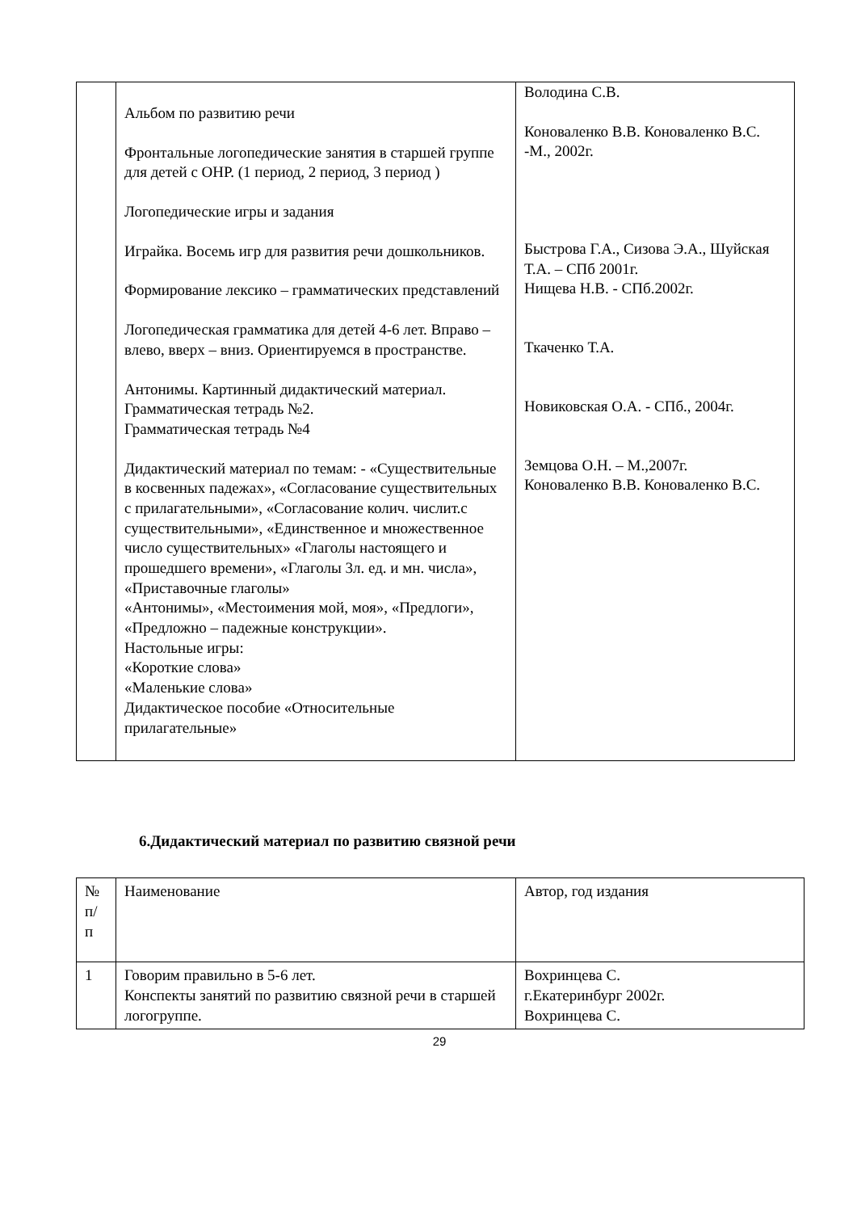| | Альбом по развитию речи Фронтальные логопедические занятия в старшей группе для детей с ОНР. (1 период, 2 период, 3 период ) Логопедические игры и задания Играйка. Восемь игр для развития речи дошкольников. Формирование лексико – грамматических представлений Логопедическая грамматика для детей 4-6 лет. Вправо – влево, вверх – вниз. Ориентируемся в пространстве. Антонимы. Картинный дидактический материал. Грамматическая тетрадь №2. Грамматическая тетрадь №4 Дидактический материал по темам: - «Существительные в косвенных падежах», «Согласование существительных с прилагательными», «Согласование колич. числит.с существительными», «Единственное и множественное число существительных» «Глаголы настоящего и прошедшего времени», «Глаголы 3л. ед. и мн. числа», «Приставочные глаголы» «Антонимы», «Местоимения мой, моя», «Предлоги», «Предложно – падежные конструкции». Настольные игры: «Короткие слова» «Маленькие слова» Дидактическое пособие «Относительные прилагательные» | Володина С.В. Коноваленко В.В. Коноваленко В.С. -М., 2002г. Быстрова Г.А., Сизова Э.А., Шуйская Т.А. – СПб 2001г. Нищева Н.В. - СПб.2002г. Ткаченко Т.А. Новиковская О.А. - СПб., 2004г. Земцова О.Н. – М.,2007г. Коноваленко В.В. Коноваленко В.С. |
6.Дидактический материал по развитию связной речи
| № п/ п | Наименование | Автор, год издания |
| 1 | Говорим правильно в 5-6 лет. Конспекты занятий по развитию связной речи в старшей логогруппе. | Вохринцева С. г.Екатеринбург 2002г. Вохринцева С. |
29